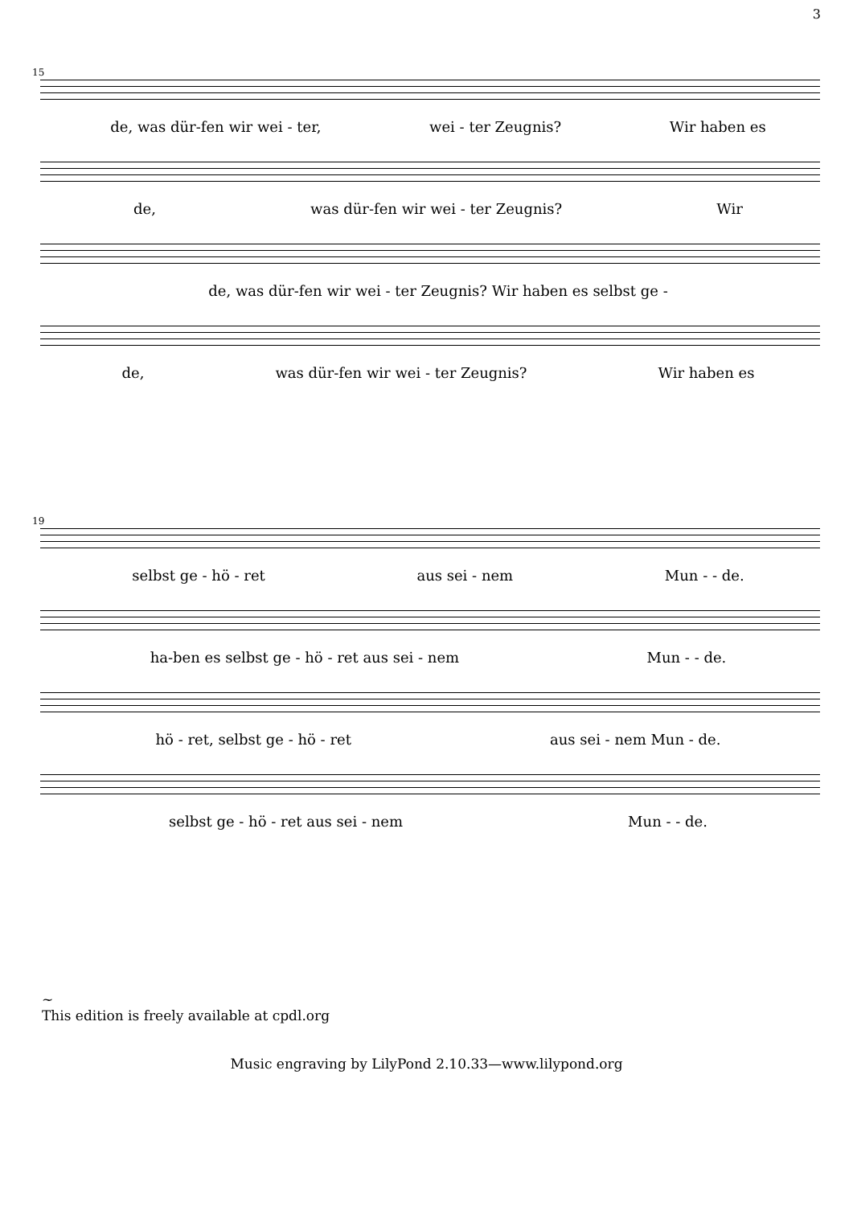3
15
de, was dür-fen wir wei - ter, wei - ter Zeugnis? Wir haben es
de, was dür-fen wir wei - ter Zeugnis? Wir
de, was dür-fen wir wei - ter Zeugnis? Wir haben es selbst ge -
de, was dür-fen wir wei - ter Zeugnis? Wir haben es
19
selbst ge - hö - ret aus sei - nem Mun - - de.
ha-ben es selbst ge - hö - ret aus sei - nem Mun - - de.
hö - ret, selbst ge - hö - ret aus sei - nem Mun - de.
selbst ge - hö - ret aus sei - nem Mun - - de.
~
This edition is freely available at cpdl.org
Music engraving by LilyPond 2.10.33—www.lilypond.org